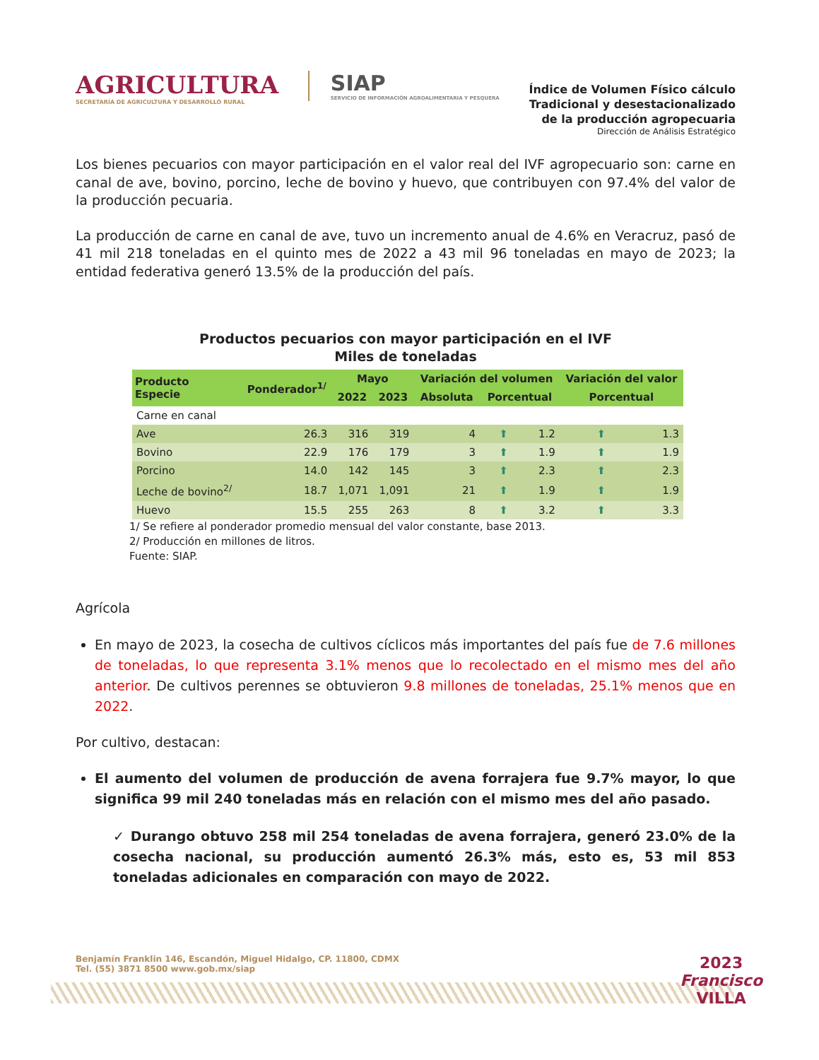AGRICULTURA
SECRETARÍA DE AGRICULTURA Y DESARROLLO RURAL
SIAP
SERVICIO DE INFORMACIÓN AGROALIMENTARIA Y PESQUERA
Índice de Volumen Físico cálculo
Tradicional y desestacionalizado
de la producción agropecuaria
Dirección de Análisis Estratégico
Los bienes pecuarios con mayor participación en el valor real del IVF agropecuario son: carne en canal de ave, bovino, porcino, leche de bovino y huevo, que contribuyen con 97.4% del valor de la producción pecuaria.
La producción de carne en canal de ave, tuvo un incremento anual de 4.6% en Veracruz, pasó de 41 mil 218 toneladas en el quinto mes de 2022 a 43 mil 96 toneladas en mayo de 2023; la entidad federativa generó 13.5% de la producción del país.
Productos pecuarios con mayor participación en el IVF
Miles de toneladas
| Producto Especie | Ponderador<sup>1/</sup> | Mayo | | Variación del volumen | | | Variación del valor | |
| --- | --- | --- | --- | --- | --- | --- | --- | --- |
| | | 2022 | 2023 | Absoluta | Porcentual | | Porcentual | |
| Carne en canal | | | | | | | | |
| Ave | 26.3 | 316 | 319 | 4 | ⬆ | 1.2 | ⬆ | 1.3 |
| Bovino | 22.9 | 176 | 179 | 3 | ⬆ | 1.9 | ⬆ | 1.9 |
| Porcino | 14.0 | 142 | 145 | 3 | ⬆ | 2.3 | ⬆ | 2.3 |
| Leche de bovino<sup>2/</sup> | 18.7 | 1,071 | 1,091 | 21 | ⬆ | 1.9 | ⬆ | 1.9 |
| Huevo | 15.5 | 255 | 263 | 8 | ⬆ | 3.2 | ⬆ | 3.3 |
1/ Se refiere al ponderador promedio mensual del valor constante, base 2013.
2/ Producción en millones de litros.
Fuente: SIAP.
Agrícola
En mayo de 2023, la cosecha de cultivos cíclicos más importantes del país fue de 7.6 millones de toneladas, lo que representa 3.1% menos que lo recolectado en el mismo mes del año anterior. De cultivos perennes se obtuvieron 9.8 millones de toneladas, 25.1% menos que en 2022.
Por cultivo, destacan:
El aumento del volumen de producción de avena forrajera fue 9.7% mayor, lo que significa 99 mil 240 toneladas más en relación con el mismo mes del año pasado.
✓ Durango obtuvo 258 mil 254 toneladas de avena forrajera, generó 23.0% de la cosecha nacional, su producción aumentó 26.3% más, esto es, 53 mil 853 toneladas adicionales en comparación con mayo de 2022.
Benjamín Franklin 146, Escandón, Miguel Hidalgo, CP. 11800, CDMX
Tel. (55) 3871 8500 www.gob.mx/siap
2023
Francisco
VILLA